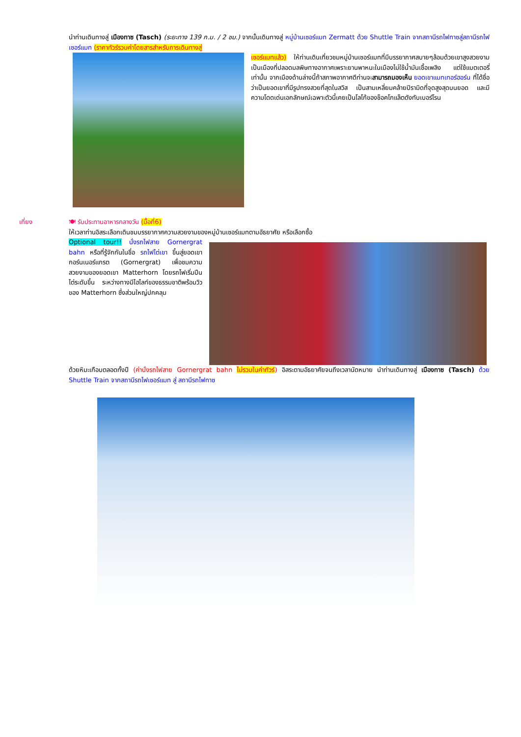นำท่านเดินทางสู่ เมืองทาซ (Tasch) (ระยะทาง 139 ก.ม. / 2 ชม.) จากนั้นเดินทางสู่ หมู่บ้านเซอร์แมท Zermatt ด้วย Shuttle Train จากสถานีรถไฟทาซสู่สถานีรถไฟเซอร์แมท (ราคาทัวร์รวมค่าโดยสารสำหรับการเดินทางสู่
เซอร์แมทแล้ว) ให้ท่านเดินเที่ยวชมหมู่บ้านเซอร์แมทที่มีบรรยากาศสบายๆล้อมด้วยเขาสูงสวยงาม เป็นเมืองที่ปลอดมลพิษทางอากาศเพราะยานพาหนะในเมืองไม่ใช้น้ำมันเชื้อเพลิง แต่ใช้แบตเตอรี่เท่านั้น จากเมืองด้านล่างนี้ถ้าสภาพอากาศดีท่านจะสามารถมองเห็น ยอดเขาแมทเทอร์ฮอร์น ที่ได้ชื่อว่าเป็นยอดเขาที่มีรูปทรงสวยที่สุดในสวิส เป็นสามเหลี่ยมคล้ายปิรามิดที่จุดสูงสุดบนยอด และมีความโดดเด่นเอกลักษณ์เฉพาะตัวนี้เคยเป็นโลโก้ของช็อคโกแล็ตดังทับเบอร์โรน
เที่ยง
🍽 รับประทานอาหารกลางวัน (มื้อที่6)
ให้เวลาท่านอิสระเลือกเดินชมบรรยากาศความสวยงามของหมู่บ้านเซอร์แมทตามอัธยาศัย หรือเลือกซื้อ
Optional tour!! นั่งรถไฟสาย Gornergrat bahn หรือที่รู้จักกันในชื่อ รถไฟไต่เขา ขึ้นสู่ยอดเขากอร์นเนอร์แกรต (Gornergrat) เพื่อชมความสวยงามของยอดเขา Matterhorn โดยรถไฟเริ่มปีนไต่ระดับขึ้น ระหว่างทางมีไฮไลท์ของธรรมชาติพร้อมวิวของ Matterhorn ซึ่งส่วนใหญ่ปกคลุม
ด้วยหิมะเกือบตลอดทั้งปี (ค่านั่งรถไฟสาย Gornergrat bahn ไม่รวมในค่าทัวร์) อิสระตามอัธยาศัยจนถึงเวลานัดหมาย นำท่านเดินทางสู่ เมืองทาซ (Tasch) ด้วย Shuttle Train จากสถานีรถไฟเซอร์แมท สู่ สถานีรถไฟทาซ